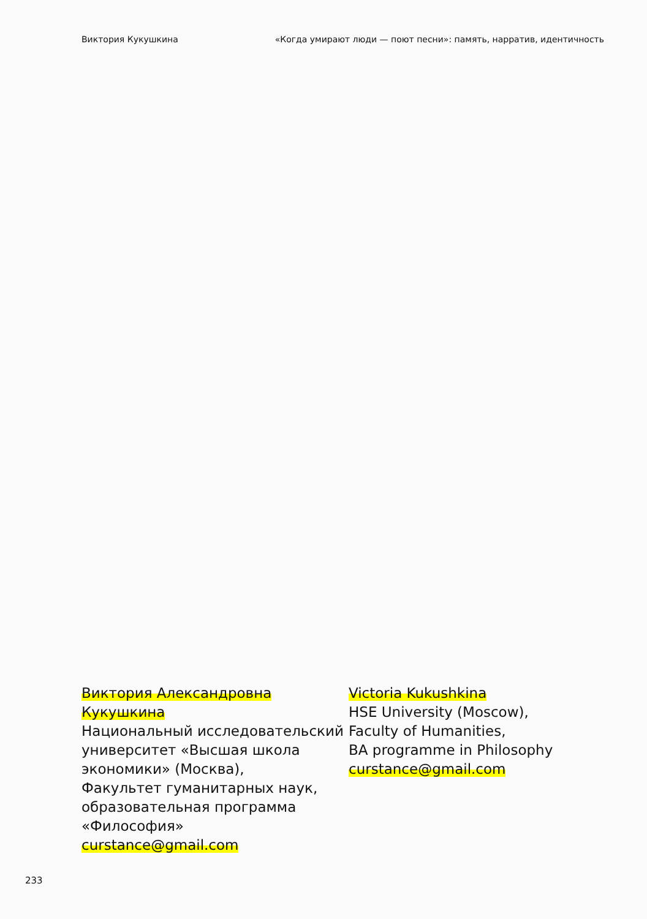Виктория Кукушкина «Когда умирают люди — поют песни»: память, нарратив, идентичность
Виктория Александровна Кукушкина
Национальный исследовательский университет «Высшая школа экономики» (Москва),
Факультет гуманитарных наук, образовательная программа «Философия»
curstance@gmail.com
Victoria Kukushkina
HSE University (Moscow),
Faculty of Humanities,
BA programme in Philosophy
curstance@gmail.com
233